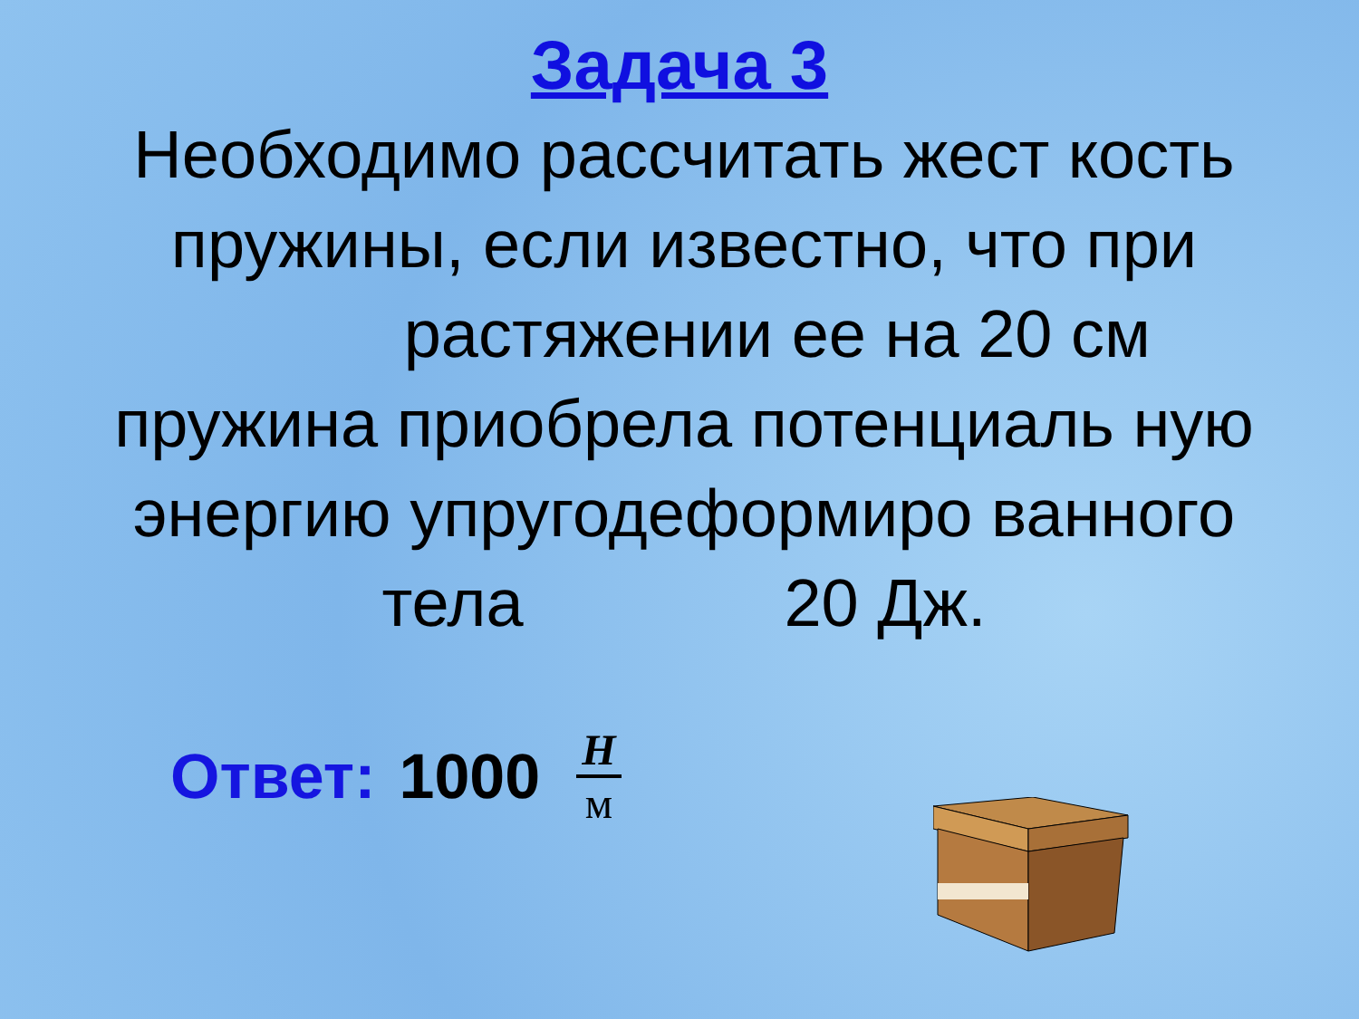Задача 3
Необходимо рассчитать жест кость пружины, если известно, что при растяжении ее на 20 см пружина приобрела потенциаль ную энергию упругодеформиро ванного тела 20 Дж.
Ответ: 1000 Н м